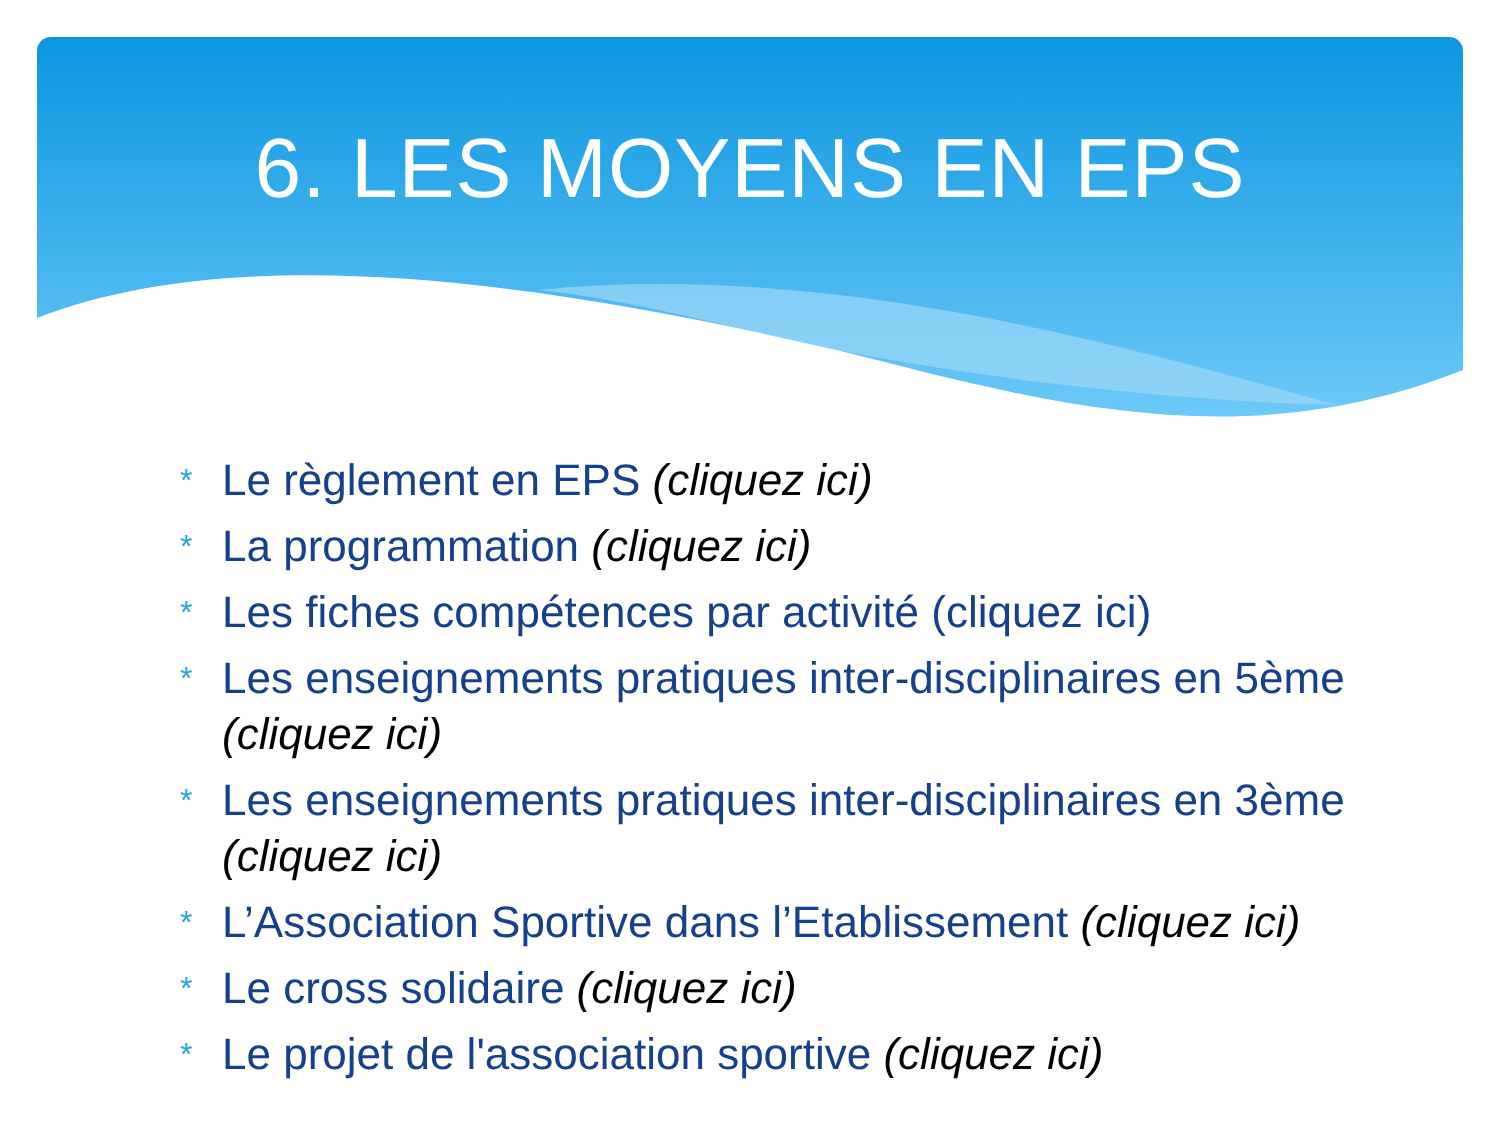6. LES MOYENS EN EPS
* Le règlement en EPS (cliquez ici)
* La programmation (cliquez ici)
* Les fiches compétences par activité (cliquez ici)
* Les enseignements pratiques inter-disciplinaires en 5ème (cliquez ici)
* Les enseignements pratiques inter-disciplinaires en 3ème (cliquez ici)
* L’Association Sportive dans l’Etablissement (cliquez ici)
* Le cross solidaire (cliquez ici)
* Le projet de l'association sportive (cliquez ici)